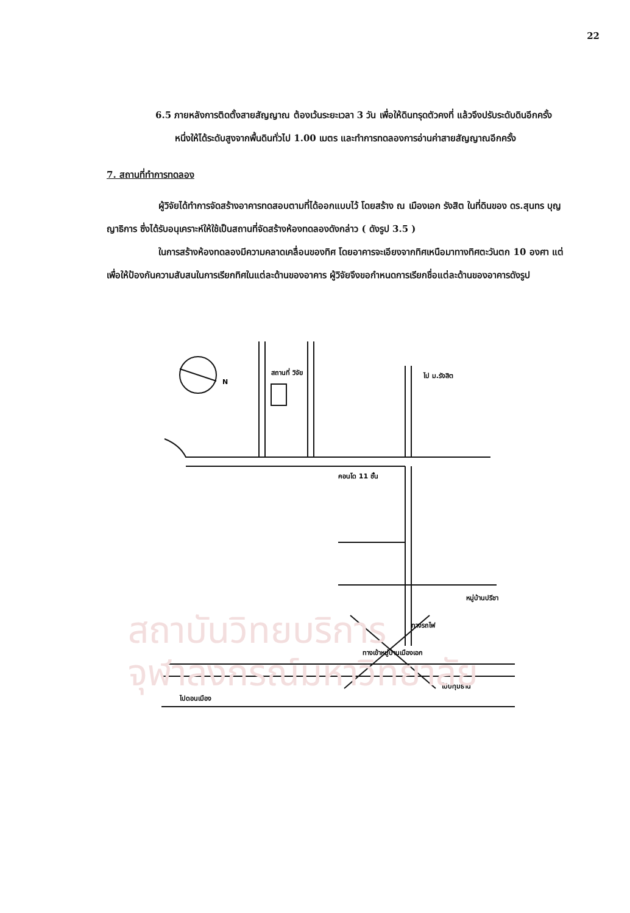22
สถาบันวิทยบริการ
จุฬาลงกรณ์มหาวิทยาลัย
6.5 ภายหลังการติดตั้งสายสัญญาณ ต้องเว้นระยะเวลา 3 วัน เพื่อให้ดินทรุดตัวคงที่ แล้วจึงปรับระดับดินอีกครั้งหนึ่งให้ได้ระดับสูงจากพื้นดินทั่วไป 1.00 เมตร และทำการทดลองการอ่านค่าสายสัญญาณอีกครั้ง
7. สถานที่ทำการทดลอง
ผู้วิจัยได้ทำการจัดสร้างอาคารทดสอบตามที่ได้ออกแบบไว้ โดยสร้าง ณ เมืองเอก รังสิต ในที่ดินของ ดร.สุนทร บุญญาธิการ ซึ่งได้รับอนุเคราะห์ให้ใช้เป็นสถานที่จัดสร้างห้องทดลองดังกล่าว ( ดังรูป 3.5 )
ในการสร้างห้องทดลองมีความคลาดเคลื่อนของทิศ โดยอาคารจะเอียงจากทิศเหนือมาทางทิศตะวันตก 10 องศา แต่เพื่อให้ป้องกันความสับสนในการเรียกทิศในแต่ละด้านของอาคาร ผู้วิจัยจึงขอกำหนดการเรียกชื่อแต่ละด้านของอาคารดังรูป
สถานที่ วิจัย
N
ไป ม.รังสิต
คอนโด 11 ชั้น
หมู่บ้านปรีชา
ทางรถไฟ
ทางเข้าหมู่บ้านเมืองเอก
ไปปทุมธานี
ไปดอนเมือง